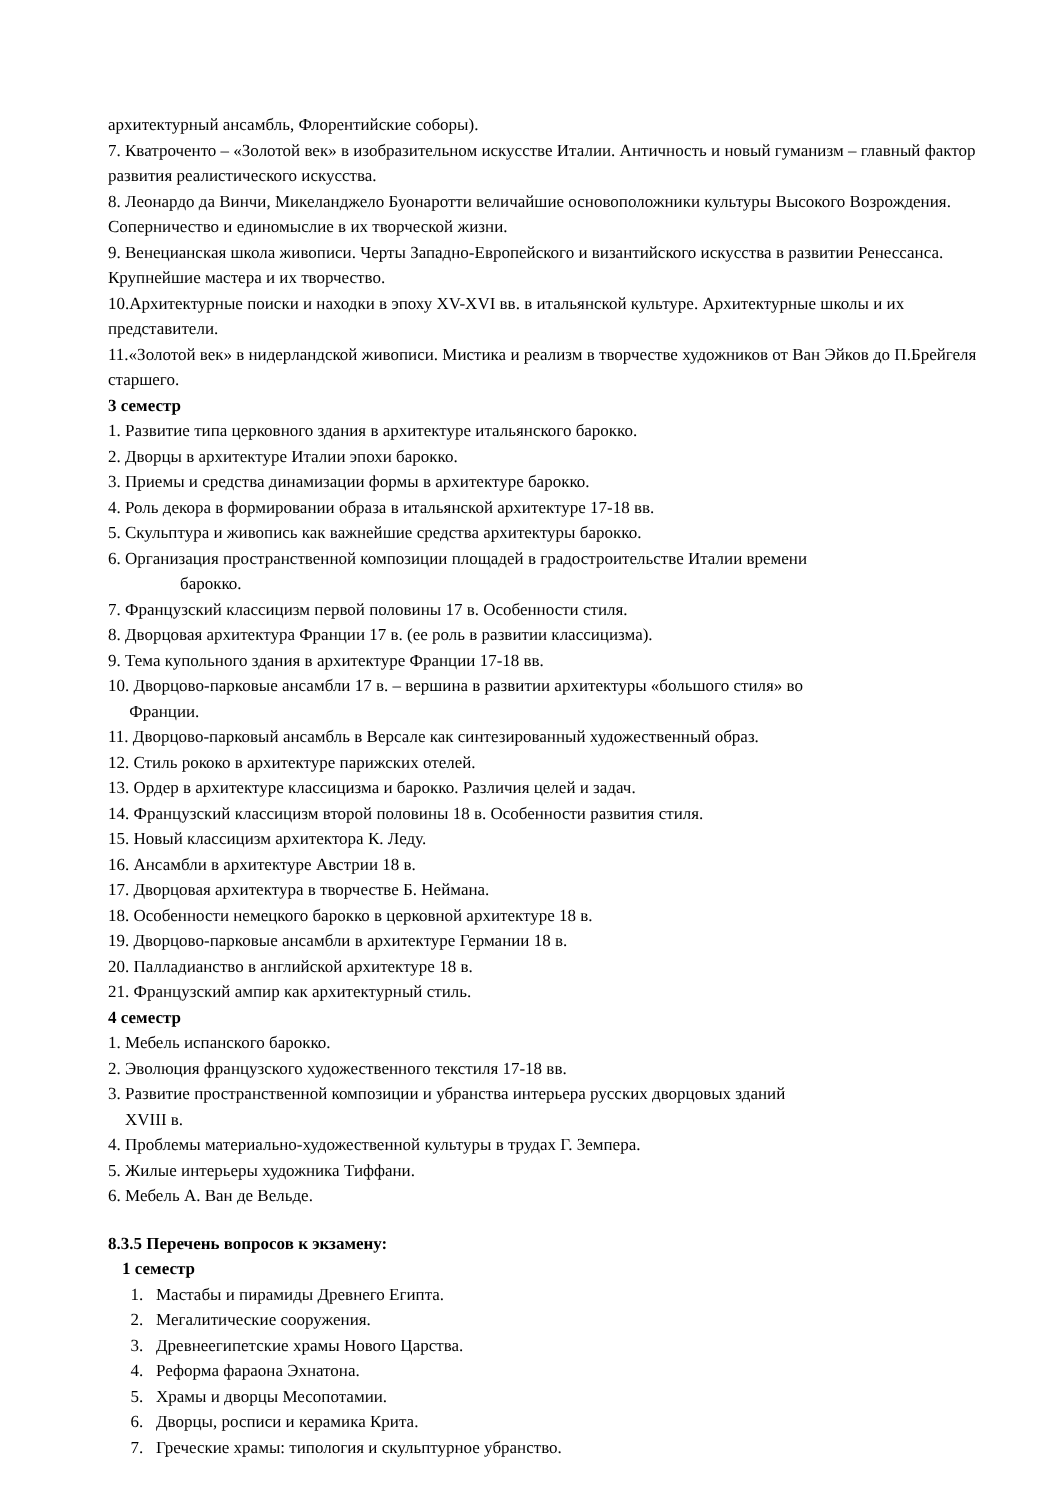архитектурный ансамбль, Флорентийские соборы).
7. Кватроченто – «Золотой век» в изобразительном искусстве Италии. Античность и новый гуманизм – главный фактор развития реалистического искусства.
8. Леонардо да Винчи, Микеланджело Буонаротти величайшие основоположники культуры Высокого Возрождения. Соперничество и единомыслие в их творческой жизни.
9. Венецианская школа живописи. Черты Западно-Европейского и византийского искусства в развитии Ренессанса. Крупнейшие мастера и их творчество.
10.Архитектурные поиски и находки в эпоху XV-XVI вв. в итальянской культуре. Архитектурные школы и их представители.
11.«Золотой век» в нидерландской живописи. Мистика и реализм в творчестве художников от Ван Эйков до П.Брейгеля старшего.
3 семестр
1. Развитие типа церковного здания в архитектуре итальянского барокко.
2. Дворцы в архитектуре Италии эпохи барокко.
3. Приемы и средства динамизации формы в архитектуре барокко.
4. Роль декора в формировании образа в итальянской архитектуре 17-18 вв.
5. Скульптура и живопись как важнейшие средства архитектуры барокко.
6. Организация пространственной композиции площадей в градостроительстве Италии времени
барокко.
7. Французский классицизм первой половины 17 в. Особенности стиля.
8. Дворцовая архитектура Франции 17 в. (ее роль в развитии классицизма).
9. Тема купольного здания в архитектуре Франции 17-18 вв.
10. Дворцово-парковые ансамбли 17 в. – вершина в развитии архитектуры «большого стиля» во
Франции.
11. Дворцово-парковый ансамбль в Версале как синтезированный художественный образ.
12. Стиль рококо в архитектуре парижских отелей.
13. Ордер в архитектуре классицизма и барокко. Различия целей и задач.
14. Французский классицизм второй половины 18 в. Особенности развития стиля.
15. Новый классицизм архитектора К. Леду.
16. Ансамбли в архитектуре Австрии 18 в.
17. Дворцовая архитектура в творчестве Б. Неймана.
18. Особенности немецкого барокко в церковной архитектуре 18 в.
19. Дворцово-парковые ансамбли в архитектуре Германии 18 в.
20. Палладианство в английской архитектуре 18 в.
21. Французский ампир как архитектурный стиль.
4 семестр
1. Мебель испанского барокко.
2. Эволюция французского художественного текстиля 17-18 вв.
3. Развитие пространственной композиции и убранства интерьера русских дворцовых зданий
XVIII в.
4. Проблемы материально-художественной культуры в трудах Г. Земпера.
5. Жилые интерьеры художника Тиффани.
6. Мебель А. Ван де Вельде.
8.3.5 Перечень вопросов к экзамену:
1 семестр
1. Мастабы и пирамиды Древнего Египта.
2. Мегалитические сооружения.
3. Древнеегипетские храмы Нового Царства.
4. Реформа фараона Эхнатона.
5. Храмы и дворцы Месопотамии.
6. Дворцы, росписи и керамика Крита.
7. Греческие храмы: типология и скульптурное убранство.